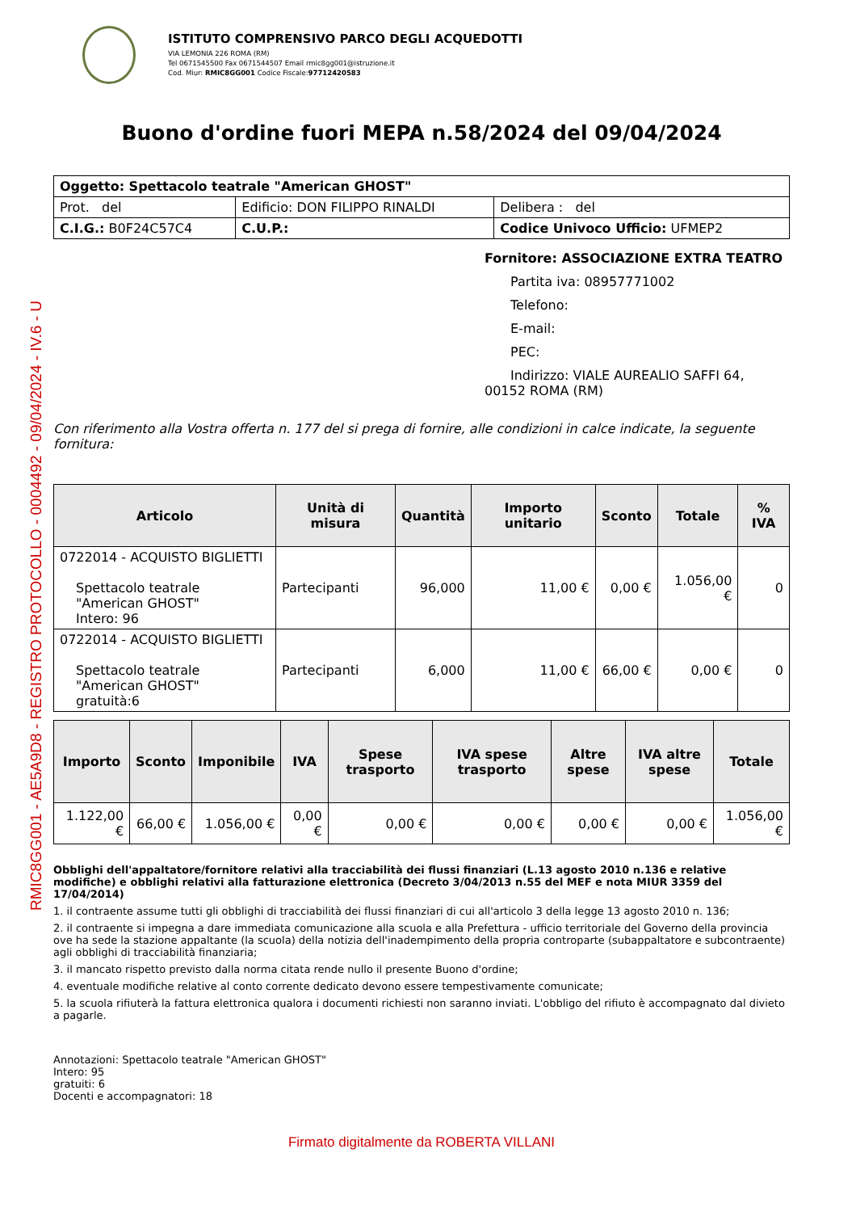RMIC8GG001 - AE5A9D8 - REGISTRO PROTOCOLLO - 0004492 - 09/04/2024 - IV.6 - U
ISTITUTO COMPRENSIVO PARCO DEGLI ACQUEDOTTI
VIA LEMONIA 226 ROMA (RM)
Tel 0671545500 Fax 0671544507 Email rmic8gg001@istruzione.it
Cod. Miur: RMIC8GG001 Codice Fiscale:97712420583
Buono d'ordine fuori MEPA n.58/2024 del 09/04/2024
| Oggetto: Spettacolo teatrale "American GHOST" | | |
| Prot. del | Edificio: DON FILIPPO RINALDI | Delibera : del |
| C.I.G.: B0F24C57C4 | C.U.P.: | Codice Univoco Ufficio: UFMEP2 |
Fornitore: ASSOCIAZIONE EXTRA TEATRO
Partita iva: 08957771002
Telefono:
E-mail:
PEC:
Indirizzo: VIALE AUREALIO SAFFI 64,
00152 ROMA (RM)
Con riferimento alla Vostra offerta n. 177 del si prega di fornire, alle condizioni in calce indicate, la seguente fornitura:
| Articolo | Unità di misura | Quantità | Importo unitario | Sconto | Totale | % IVA |
| --- | --- | --- | --- | --- | --- | --- |
| 0722014 - ACQUISTO BIGLIETTI Spettacolo teatrale "American GHOST" Intero: 96 | Partecipanti | 96,000 | 11,00 € | 0,00 € | 1.056,00 € | 0 |
| 0722014 - ACQUISTO BIGLIETTI Spettacolo teatrale "American GHOST" gratuità:6 | Partecipanti | 6,000 | 11,00 € | 66,00 € | 0,00 € | 0 |
| Importo | Sconto | Imponibile | IVA | Spese trasporto | IVA spese trasporto | Altre spese | IVA altre spese | Totale |
| --- | --- | --- | --- | --- | --- | --- | --- | --- |
| 1.122,00 € | 66,00 € | 1.056,00 € | 0,00 € | 0,00 € | 0,00 € | 0,00 € | 0,00 € | 1.056,00 € |
Obblighi dell'appaltatore/fornitore relativi alla tracciabilità dei flussi finanziari (L.13 agosto 2010 n.136 e relative modifiche) e obblighi relativi alla fatturazione elettronica (Decreto 3/04/2013 n.55 del MEF e nota MIUR 3359 del 17/04/2014)
1. il contraente assume tutti gli obblighi di tracciabilità dei flussi finanziari di cui all'articolo 3 della legge 13 agosto 2010 n. 136;
2. il contraente si impegna a dare immediata comunicazione alla scuola e alla Prefettura - ufficio territoriale del Governo della provincia ove ha sede la stazione appaltante (la scuola) della notizia dell'inadempimento della propria controparte (subappaltatore e subcontraente) agli obblighi di tracciabilità finanziaria;
3. il mancato rispetto previsto dalla norma citata rende nullo il presente Buono d'ordine;
4. eventuale modifiche relative al conto corrente dedicato devono essere tempestivamente comunicate;
5. la scuola rifiuterà la fattura elettronica qualora i documenti richiesti non saranno inviati. L'obbligo del rifiuto è accompagnato dal divieto a pagarle.
Annotazioni: Spettacolo teatrale "American GHOST"
Intero: 95
gratuiti: 6
Docenti e accompagnatori: 18
Firmato digitalmente da ROBERTA VILLANI